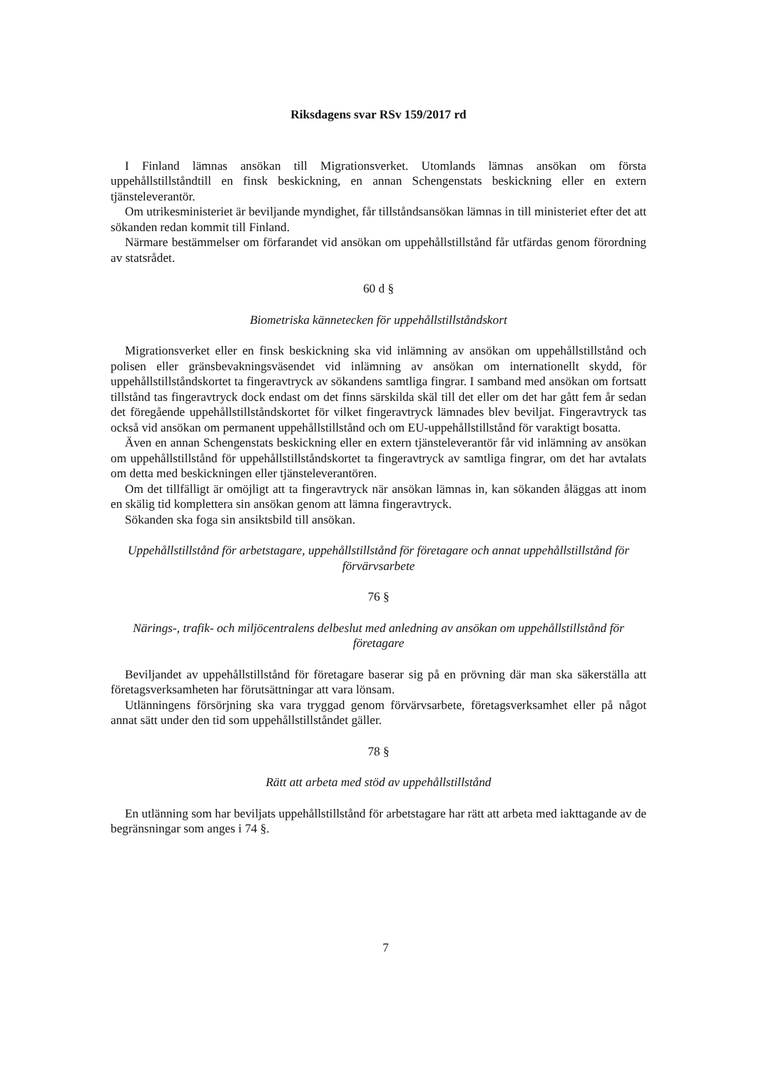Riksdagens svar RSv 159/2017 rd
I Finland lämnas ansökan till Migrationsverket. Utomlands lämnas ansökan om första uppehållstillståndtill en finsk beskickning, en annan Schengenstats beskickning eller en extern tjänsteleverantör.
Om utrikesministeriet är beviljande myndighet, får tillståndsansökan lämnas in till ministeriet efter det att sökanden redan kommit till Finland.
Närmare bestämmelser om förfarandet vid ansökan om uppehållstillstånd får utfärdas genom förordning av statsrådet.
60 d §
Biometriska kännetecken för uppehållstillståndskort
Migrationsverket eller en finsk beskickning ska vid inlämning av ansökan om uppehållstillstånd och polisen eller gränsbevakningsväsendet vid inlämning av ansökan om internationellt skydd, för uppehållstillståndskortet ta fingeravtryck av sökandens samtliga fingrar. I samband med ansökan om fortsatt tillstånd tas fingeravtryck dock endast om det finns särskilda skäl till det eller om det har gått fem år sedan det föregående uppehållstillståndskortet för vilket fingeravtryck lämnades blev beviljat. Fingeravtryck tas också vid ansökan om permanent uppehållstillstånd och om EU-uppehållstillstånd för varaktigt bosatta.
Även en annan Schengenstats beskickning eller en extern tjänsteleverantör får vid inlämning av ansökan om uppehållstillstånd för uppehållstillståndskortet ta fingeravtryck av samtliga fingrar, om det har avtalats om detta med beskickningen eller tjänsteleverantören.
Om det tillfälligt är omöjligt att ta fingeravtryck när ansökan lämnas in, kan sökanden åläggas att inom en skälig tid komplettera sin ansökan genom att lämna fingeravtryck.
Sökanden ska foga sin ansiktsbild till ansökan.
Uppehållstillstånd för arbetstagare, uppehållstillstånd för företagare och annat uppehållstillstånd för förvärvsarbete
76 §
Närings-, trafik- och miljöcentralens delbeslut med anledning av ansökan om uppehållstillstånd för företagare
Beviljandet av uppehållstillstånd för företagare baserar sig på en prövning där man ska säkerställa att företagsverksamheten har förutsättningar att vara lönsam.
Utlänningens försörjning ska vara tryggad genom förvärvsarbete, företagsverksamhet eller på något annat sätt under den tid som uppehållstillståndet gäller.
78 §
Rätt att arbeta med stöd av uppehållstillstånd
En utlänning som har beviljats uppehållstillstånd för arbetstagare har rätt att arbeta med iakttagande av de begränsningar som anges i 74 §.
7